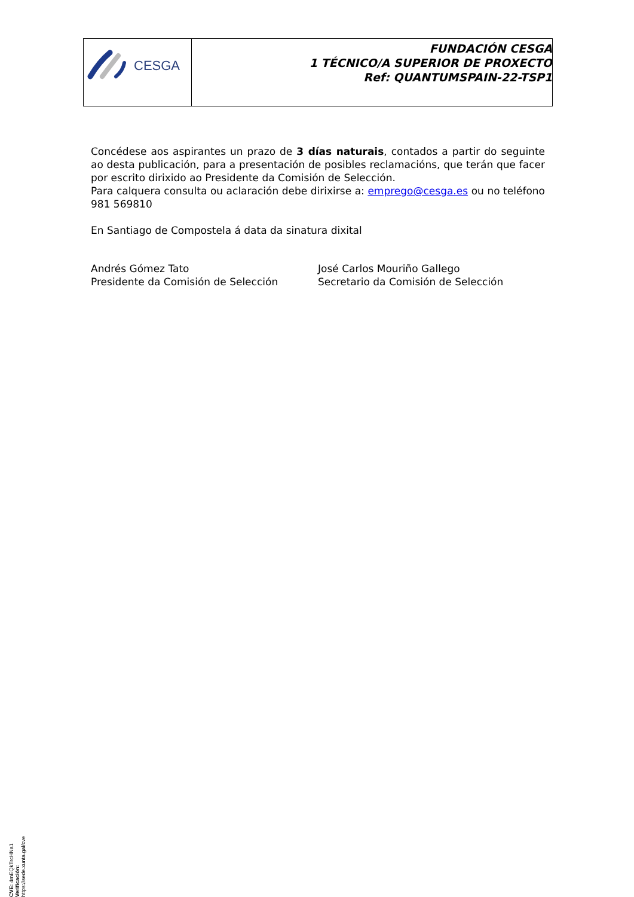CESGA
FUNDACIÓN CESGA
1 TÉCNICO/A SUPERIOR DE PROXECTO
Ref: QUANTUMSPAIN-22-TSP1
Concédese aos aspirantes un prazo de 3 días naturais, contados a partir do seguinte ao desta publicación, para a presentación de posibles reclamacións, que terán que facer por escrito dirixido ao Presidente da Comisión de Selección.
Para calquera consulta ou aclaración debe dirixirse a: emprego@cesga.es ou no teléfono 981 569810
En Santiago de Compostela á data da sinatura dixital
Andrés Gómez Tato
Presidente da Comisión de Selección
José Carlos Mouriño Gallego
Secretario da Comisión de Selección
CVE: 4mEQkTrcHNa1
Verificación: https://sede.xunta.gal/cve